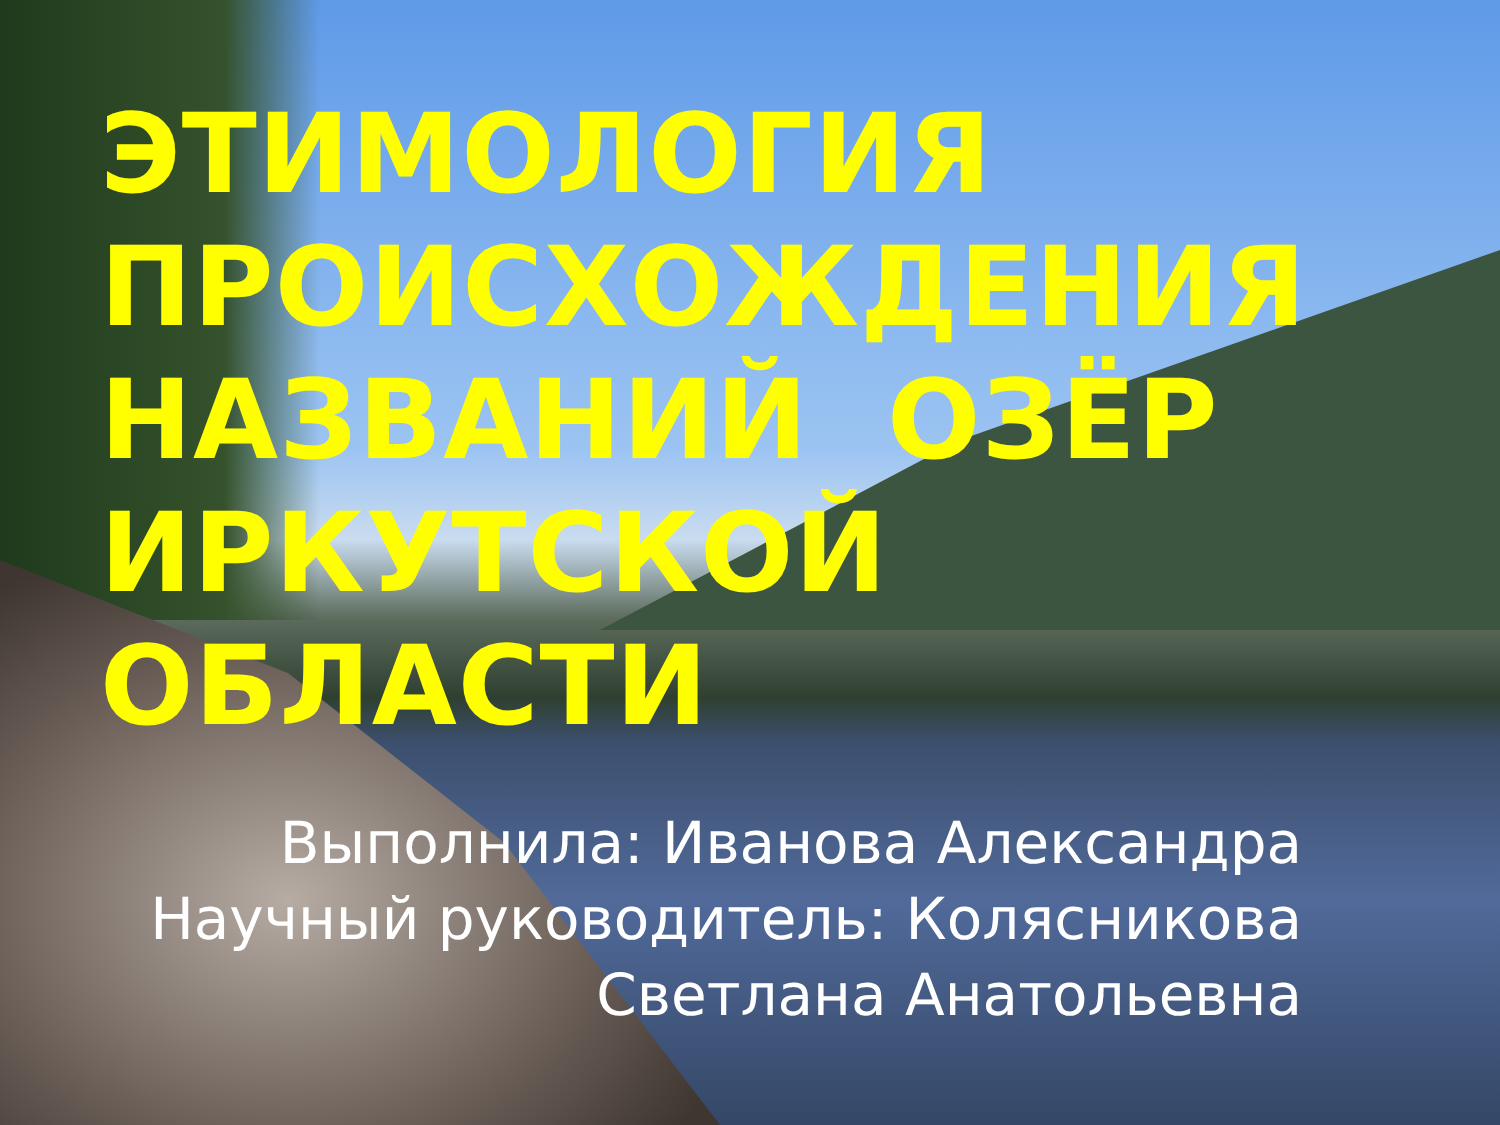ЭТИМОЛОГИЯ
ПРОИСХОЖДЕНИЯ
НАЗВАНИЙ ОЗЁР
ИРКУТСКОЙ ОБЛАСТИ
Выполнила: Иванова Александра
Научный руководитель: Колясникова
Светлана Анатольевна